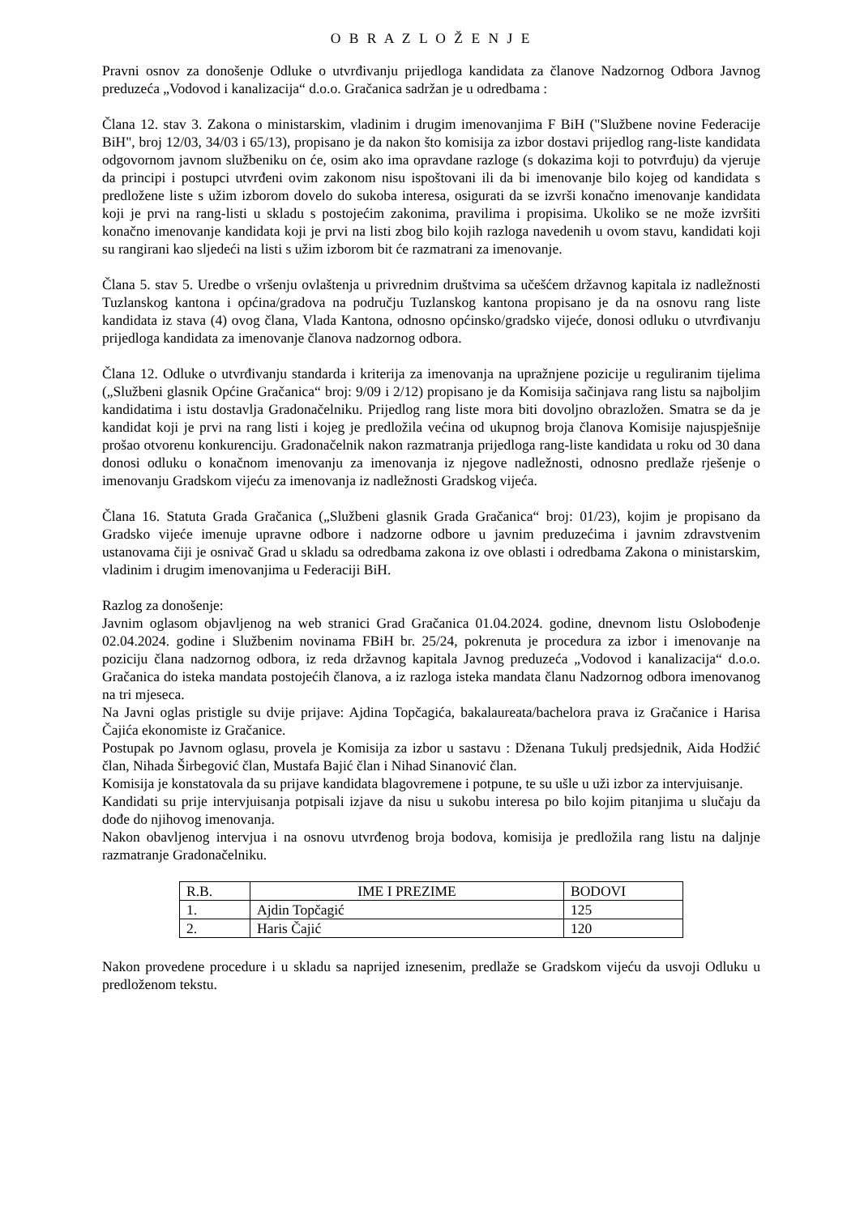O B R A Z L O Ž E N J E
Pravni osnov za donošenje Odluke o utvrđivanju prijedloga kandidata za članove Nadzornog Odbora Javnog preduzeća „Vodovod i kanalizacija“ d.o.o. Gračanica sadržan je u odredbama :
Člana 12. stav 3. Zakona o ministarskim, vladinim i drugim imenovanjima F BiH ("Službene novine Federacije BiH", broj 12/03, 34/03 i 65/13), propisano je da nakon što komisija za izbor dostavi prijedlog rang-liste kandidata odgovornom javnom službeniku on će, osim ako ima opravdane razloge (s dokazima koji to potvrđuju) da vjeruje da principi i postupci utvrđeni ovim zakonom nisu ispoštovani ili da bi imenovanje bilo kojeg od kandidata s predložene liste s užim izborom dovelo do sukoba interesa, osigurati da se izvrši konačno imenovanje kandidata koji je prvi na rang-listi u skladu s postojećim zakonima, pravilima i propisima. Ukoliko se ne može izvršiti konačno imenovanje kandidata koji je prvi na listi zbog bilo kojih razloga navedenih u ovom stavu, kandidati koji su rangirani kao sljedeći na listi s užim izborom bit će razmatrani za imenovanje.
Člana 5. stav 5. Uredbe o vršenju ovlaštenja u privrednim društvima sa učešćem državnog kapitala iz nadležnosti Tuzlanskog kantona i općina/gradova na području Tuzlanskog kantona propisano je da na osnovu rang liste kandidata iz stava (4) ovog člana, Vlada Kantona, odnosno općinsko/gradsko vijeće, donosi odluku o utvrđivanju prijedloga kandidata za imenovanje članova nadzornog odbora.
Člana 12. Odluke o utvrđivanju standarda i kriterija za imenovanja na upražnjene pozicije u reguliranim tijelima („Službeni glasnik Općine Gračanica“ broj: 9/09 i 2/12) propisano je da Komisija sačinjava rang listu sa najboljim kandidatima i istu dostavlja Gradonačelniku. Prijedlog rang liste mora biti dovoljno obrazložen. Smatra se da je kandidat koji je prvi na rang listi i kojeg je predložila većina od ukupnog broja članova Komisije najuspješnije prošao otvorenu konkurenciju. Gradonačelnik nakon razmatranja prijedloga rang-liste kandidata u roku od 30 dana donosi odluku o konačnom imenovanju za imenovanja iz njegove nadležnosti, odnosno predlaže rješenje o imenovanju Gradskom vijeću za imenovanja iz nadležnosti Gradskog vijeća.
Člana 16. Statuta Grada Gračanica („Službeni glasnik Grada Gračanica“ broj: 01/23), kojim je propisano da Gradsko vijeće imenuje upravne odbore i nadzorne odbore u javnim preduzećima i javnim zdravstvenim ustanovama čiji je osnivač Grad u skladu sa odredbama zakona iz ove oblasti i odredbama Zakona o ministarskim, vladinim i drugim imenovanjima u Federaciji BiH.
Razlog za donošenje:
Javnim oglasom objavljenog na web stranici Grad Gračanica 01.04.2024. godine, dnevnom listu Oslobođenje 02.04.2024. godine i Službenim novinama FBiH br. 25/24, pokrenuta je procedura za izbor i imenovanje na poziciju člana nadzornog odbora, iz reda državnog kapitala Javnog preduzeća „Vodovod i kanalizacija“ d.o.o. Gračanica do isteka mandata postojećih članova, a iz razloga isteka mandata članu Nadzornog odbora imenovanog na tri mjeseca.
Na Javni oglas pristigle su dvije prijave: Ajdina Topčagića, bakalaureata/bachelora prava iz Gračanice i Harisa Čajića ekonomiste iz Gračanice.
Postupak po Javnom oglasu, provela je Komisija za izbor u sastavu : Dženana Tukulj predsjednik, Aida Hodžić član, Nihada Širbegović član, Mustafa Bajić član i Nihad Sinanović član.
Komisija je konstatovala da su prijave kandidata blagovremene i potpune, te su ušle u uži izbor za intervjuisanje.
Kandidati su prije intervjuisanja potpisali izjave da nisu u sukobu interesa po bilo kojim pitanjima u slučaju da dođe do njihovog imenovanja.
Nakon obavljenog intervjua i na osnovu utvrđenog broja bodova, komisija je predložila rang listu na daljnje razmatranje Gradonačelniku.
| R.B. | IME I PREZIME | BODOVI |
| --- | --- | --- |
| 1. | Ajdin Topčagić | 125 |
| 2. | Haris Čajić | 120 |
Nakon provedene procedure i u skladu sa naprijed iznesenim, predlaže se Gradskom vijeću da usvoji Odluku u predloženom tekstu.